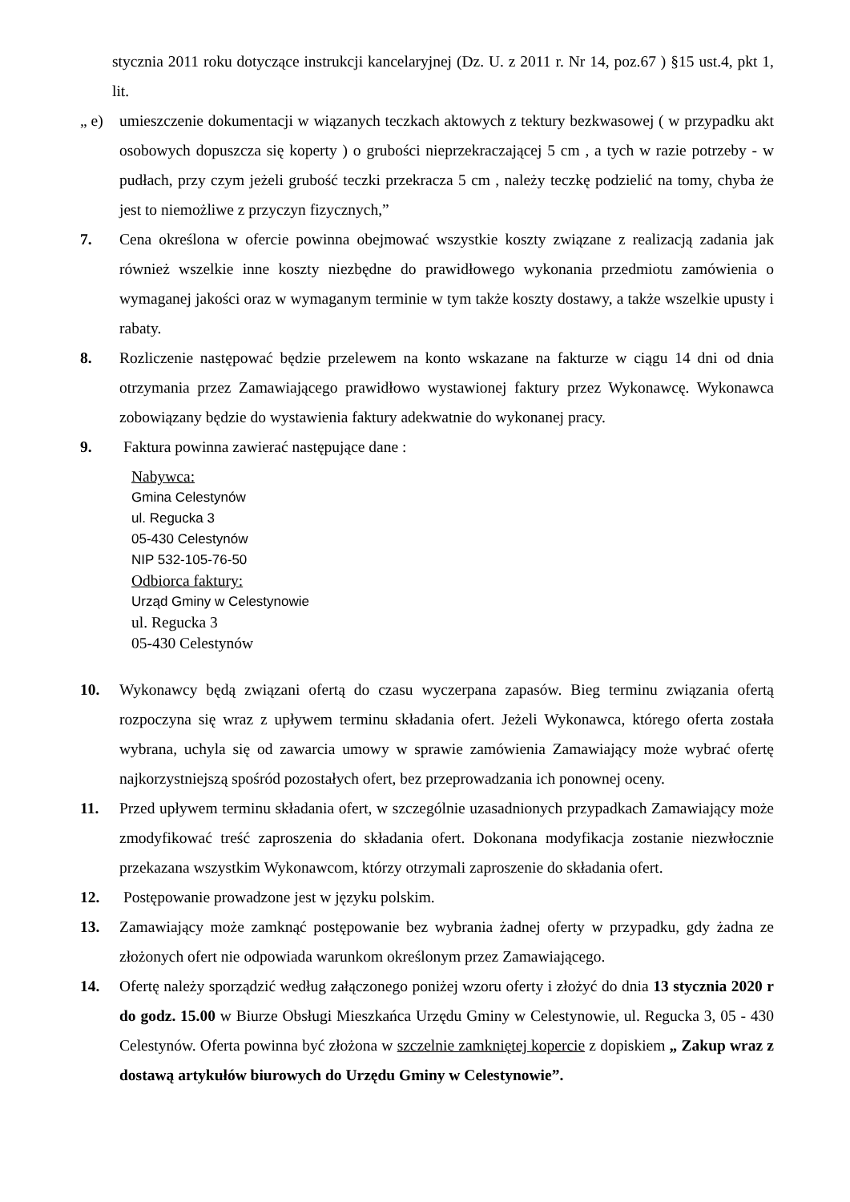stycznia 2011 roku dotyczące instrukcji kancelaryjnej (Dz. U. z 2011 r. Nr 14, poz.67 ) §15 ust.4, pkt 1, lit.
„ e) umieszczenie dokumentacji w wiązanych teczkach aktowych z tektury bezkwasowej ( w przypadku akt osobowych dopuszcza się koperty ) o grubości nieprzekraczającej 5 cm , a tych w razie potrzeby - w pudłach, przy czym jeżeli grubość teczki przekracza 5 cm , należy teczkę podzielić na tomy, chyba że jest to niemożliwe z przyczyn fizycznych,”
7. Cena określona w ofercie powinna obejmować wszystkie koszty związane z realizacją zadania jak również wszelkie inne koszty niezbędne do prawidłowego wykonania przedmiotu zamówienia o wymaganej jakości oraz w wymaganym terminie w tym także koszty dostawy, a także wszelkie upusty i rabaty.
8. Rozliczenie następować będzie przelewem na konto wskazane na fakturze w ciągu 14 dni od dnia otrzymania przez Zamawiającego prawidłowo wystawionej faktury przez Wykonawcę. Wykonawca zobowiązany będzie do wystawienia faktury adekwatnie do wykonanej pracy.
9. Faktura powinna zawierać następujące dane :
Nabywca:
Gmina Celestynów
ul. Regucka 3
05-430 Celestynów
NIP 532-105-76-50
Odbiorca faktury:
Urząd Gminy w Celestynowie
ul. Regucka 3
05-430 Celestynów
10. Wykonawcy będą związani ofertą do czasu wyczerpana zapasów. Bieg terminu związania ofertą rozpoczyna się wraz z upływem terminu składania ofert. Jeżeli Wykonawca, którego oferta została wybrana, uchyla się od zawarcia umowy w sprawie zamówienia Zamawiający może wybrać ofertę najkorzystniejszą spośród pozostałych ofert, bez przeprowadzania ich ponownej oceny.
11. Przed upływem terminu składania ofert, w szczególnie uzasadnionych przypadkach Zamawiający może zmodyfikować treść zaproszenia do składania ofert. Dokonana modyfikacja zostanie niezwłocznie przekazana wszystkim Wykonawcom, którzy otrzymali zaproszenie do składania ofert.
12. Postępowanie prowadzone jest w języku polskim.
13. Zamawiający może zamknąć postępowanie bez wybrania żadnej oferty w przypadku, gdy żadna ze złożonych ofert nie odpowiada warunkom określonym przez Zamawiającego.
14. Ofertę należy sporządzić według załączonego poniżej wzoru oferty i złożyć do dnia 13 stycznia 2020 r do godz. 15.00 w Biurze Obsługi Mieszkańca Urzędu Gminy w Celestynowie, ul. Regucka 3, 05 - 430 Celestynów. Oferta powinna być złożona w szczelnie zamkniętej kopercie z dopiskiem „ Zakup wraz z dostawą artykułów biurowych do Urzędu Gminy w Celestynowie”.